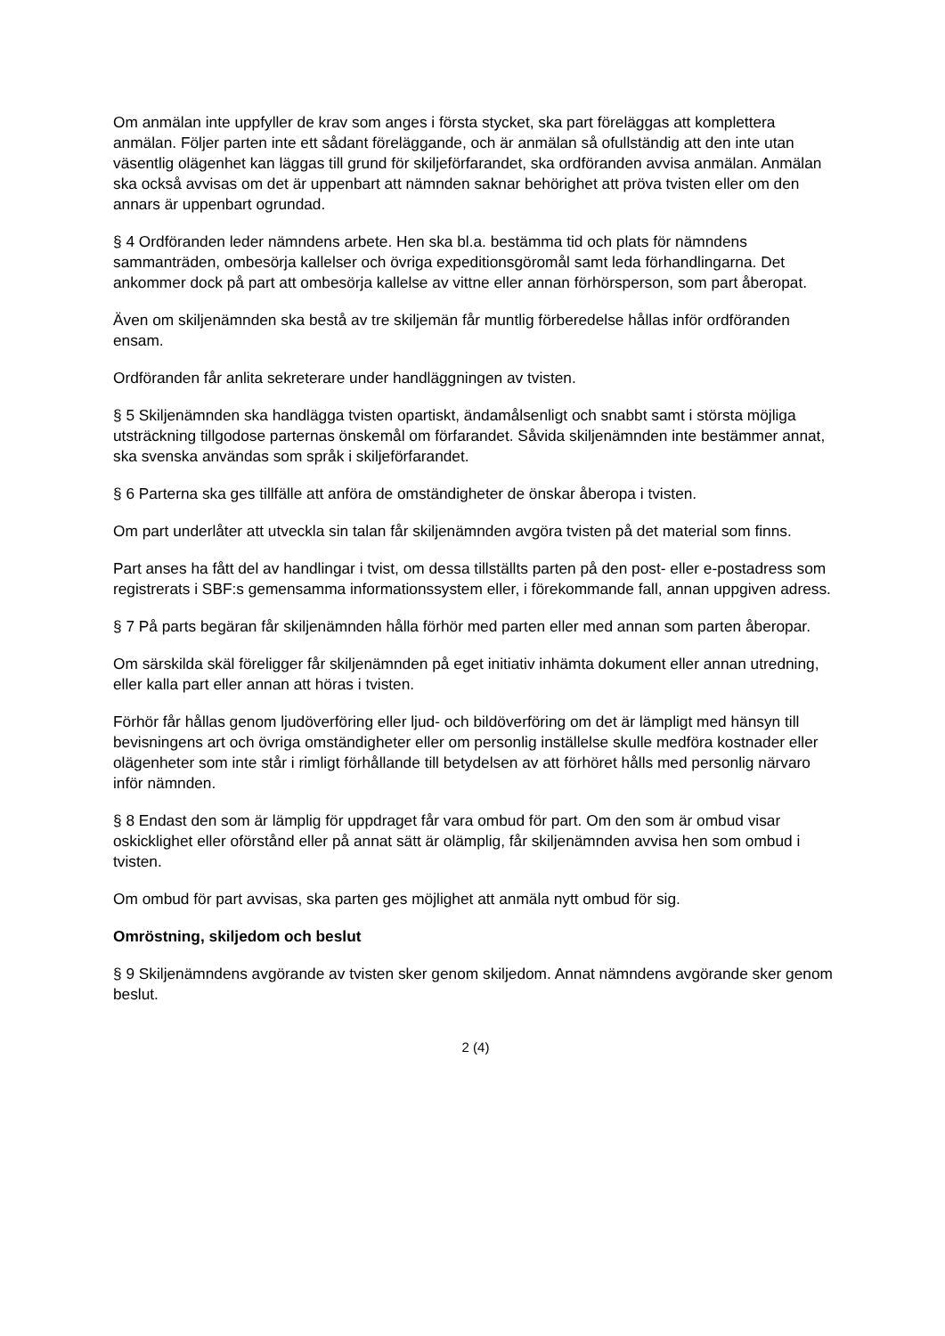Om anmälan inte uppfyller de krav som anges i första stycket, ska part föreläggas att komplettera anmälan. Följer parten inte ett sådant föreläggande, och är anmälan så ofullständig att den inte utan väsentlig olägenhet kan läggas till grund för skiljeförfarandet, ska ordföranden avvisa anmälan. Anmälan ska också avvisas om det är uppenbart att nämnden saknar behörighet att pröva tvisten eller om den annars är uppenbart ogrundad.
§ 4 Ordföranden leder nämndens arbete. Hen ska bl.a. bestämma tid och plats för nämndens sammanträden, ombesörja kallelser och övriga expeditionsgöromål samt leda förhandlingarna. Det ankommer dock på part att ombesörja kallelse av vittne eller annan förhörsperson, som part åberopat.
Även om skiljenämnden ska bestå av tre skiljemän får muntlig förberedelse hållas inför ordföranden ensam.
Ordföranden får anlita sekreterare under handläggningen av tvisten.
§ 5 Skiljenämnden ska handlägga tvisten opartiskt, ändamålsenligt och snabbt samt i största möjliga utsträckning tillgodose parternas önskemål om förfarandet. Såvida skiljenämnden inte bestämmer annat, ska svenska användas som språk i skiljeförfarandet.
§ 6 Parterna ska ges tillfälle att anföra de omständigheter de önskar åberopa i tvisten.
Om part underlåter att utveckla sin talan får skiljenämnden avgöra tvisten på det material som finns.
Part anses ha fått del av handlingar i tvist, om dessa tillställts parten på den post- eller e-postadress som registrerats i SBF:s gemensamma informationssystem eller, i förekommande fall, annan uppgiven adress.
§ 7 På parts begäran får skiljenämnden hålla förhör med parten eller med annan som parten åberopar.
Om särskilda skäl föreligger får skiljenämnden på eget initiativ inhämta dokument eller annan utredning, eller kalla part eller annan att höras i tvisten.
Förhör får hållas genom ljudöverföring eller ljud- och bildöverföring om det är lämpligt med hänsyn till bevisningens art och övriga omständigheter eller om personlig inställelse skulle medföra kostnader eller olägenheter som inte står i rimligt förhållande till betydelsen av att förhöret hålls med personlig närvaro inför nämnden.
§ 8 Endast den som är lämplig för uppdraget får vara ombud för part. Om den som är ombud visar oskicklighet eller oförstånd eller på annat sätt är olämplig, får skiljenämnden avvisa hen som ombud i tvisten.
Om ombud för part avvisas, ska parten ges möjlighet att anmäla nytt ombud för sig.
Omröstning, skiljedom och beslut
§ 9 Skiljenämndens avgörande av tvisten sker genom skiljedom. Annat nämndens avgörande sker genom beslut.
2 (4)